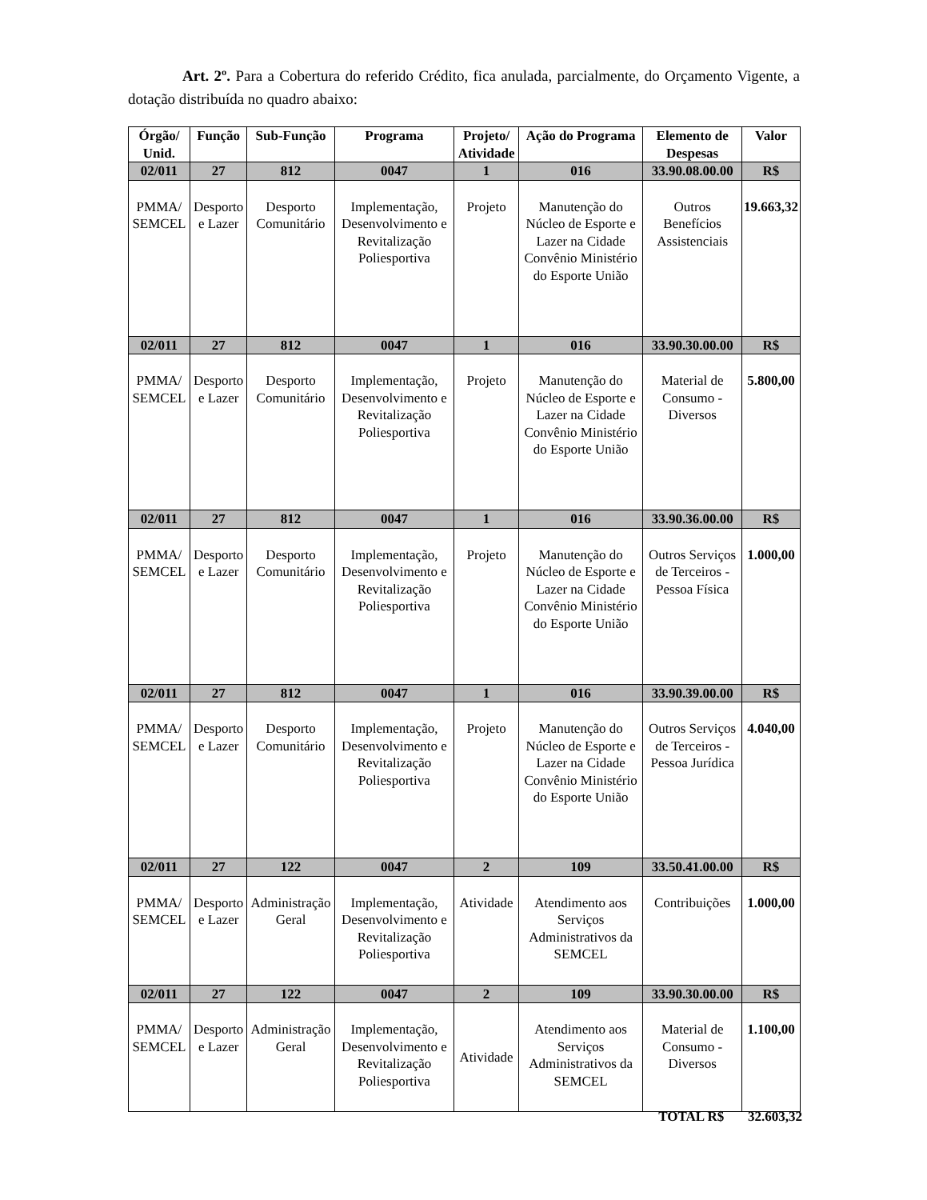Art. 2º. Para a Cobertura do referido Crédito, fica anulada, parcialmente, do Orçamento Vigente, a dotação distribuída no quadro abaixo:
| Órgão/ Unid. | Função | Sub-Função | Programa | Projeto/ Atividade | Ação do Programa | Elemento de Despesas | Valor |
| --- | --- | --- | --- | --- | --- | --- | --- |
| 02/011 | 27 | 812 | 0047 | 1 | 016 | 33.90.08.00.00 | R$ |
| PMMA/ SEMCEL | Desporto e Lazer | Desporto Comunitário | Implementação, Desenvolvimento e Revitalização Poliesportiva | Projeto | Manutenção do Núcleo de Esporte e Lazer na Cidade Convênio Ministério do Esporte União | Outros Benefícios Assistenciais | 19.663,32 |
| 02/011 | 27 | 812 | 0047 | 1 | 016 | 33.90.30.00.00 | R$ |
| PMMA/ SEMCEL | Desporto e Lazer | Desporto Comunitário | Implementação, Desenvolvimento e Revitalização Poliesportiva | Projeto | Manutenção do Núcleo de Esporte e Lazer na Cidade Convênio Ministério do Esporte União | Material de Consumo - Diversos | 5.800,00 |
| 02/011 | 27 | 812 | 0047 | 1 | 016 | 33.90.36.00.00 | R$ |
| PMMA/ SEMCEL | Desporto e Lazer | Desporto Comunitário | Implementação, Desenvolvimento e Revitalização Poliesportiva | Projeto | Manutenção do Núcleo de Esporte e Lazer na Cidade Convênio Ministério do Esporte União | Outros Serviços de Terceiros - Pessoa Física | 1.000,00 |
| 02/011 | 27 | 812 | 0047 | 1 | 016 | 33.90.39.00.00 | R$ |
| PMMA/ SEMCEL | Desporto e Lazer | Desporto Comunitário | Implementação, Desenvolvimento e Revitalização Poliesportiva | Projeto | Manutenção do Núcleo de Esporte e Lazer na Cidade Convênio Ministério do Esporte União | Outros Serviços de Terceiros - Pessoa Jurídica | 4.040,00 |
| 02/011 | 27 | 122 | 0047 | 2 | 109 | 33.50.41.00.00 | R$ |
| PMMA/ SEMCEL | Desporto e Lazer | Administração Geral | Implementação, Desenvolvimento e Revitalização Poliesportiva | Atividade | Atendimento aos Serviços Administrativos da SEMCEL | Contribuições | 1.000,00 |
| 02/011 | 27 | 122 | 0047 | 2 | 109 | 33.90.30.00.00 | R$ |
| PMMA/ SEMCEL | Desporto e Lazer | Administração Geral | Implementação, Desenvolvimento e Revitalização Poliesportiva | Atividade | Atendimento aos Serviços Administrativos da SEMCEL | Material de Consumo - Diversos | 1.100,00 |
TOTAL R$ 32.603,32